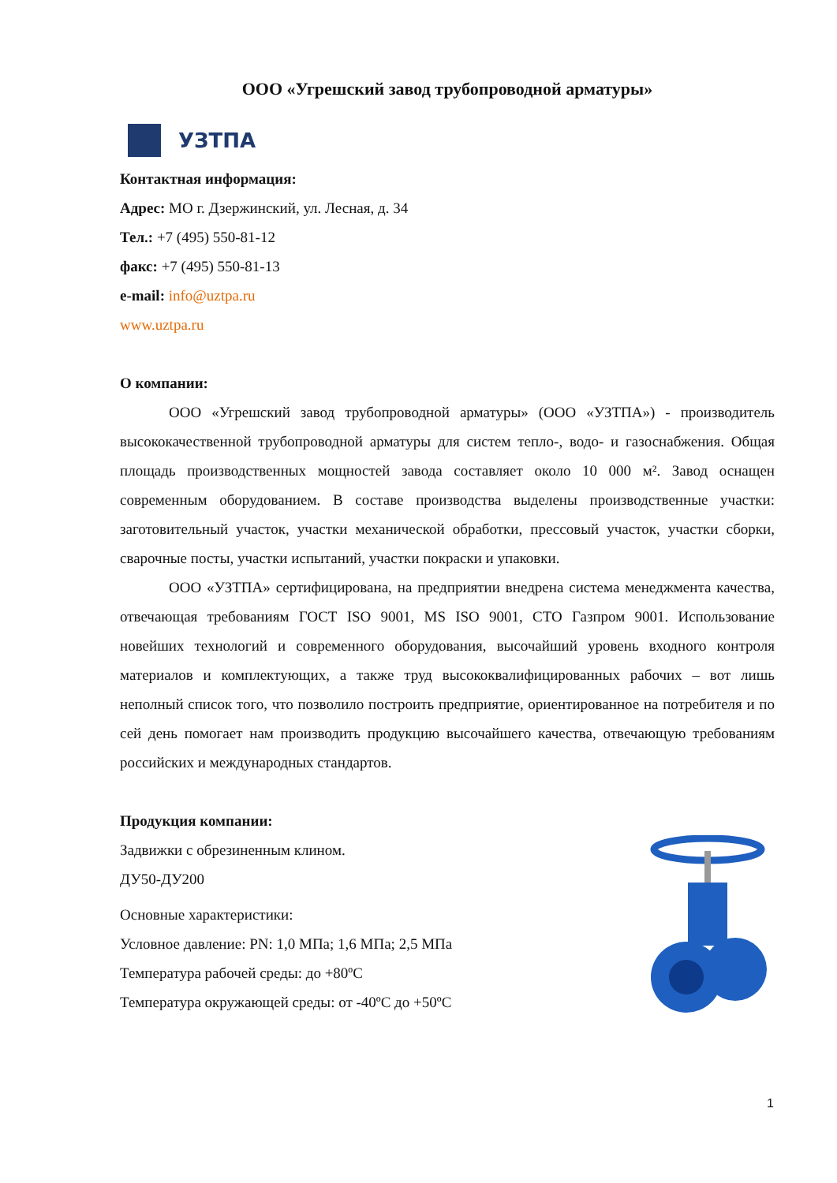ООО «Угрешский завод трубопроводной арматуры»
УЗТПА
Контактная информация:
Адрес: МО г. Дзержинский, ул. Лесная, д. 34
Тел.: +7 (495) 550-81-12
факс: +7 (495) 550-81-13
e-mail: info@uztpa.ru
www.uztpa.ru
О компании:
ООО «Угрешский завод трубопроводной арматуры» (ООО «УЗТПА») - производитель высококачественной трубопроводной арматуры для систем тепло-, водо- и газоснабжения. Общая площадь производственных мощностей завода составляет около 10 000 м². Завод оснащен современным оборудованием. В составе производства выделены производственные участки: заготовительный участок, участки механической обработки, прессовый участок, участки сборки, сварочные посты, участки испытаний, участки покраски и упаковки.
ООО «УЗТПА» сертифицирована, на предприятии внедрена система менеджмента качества, отвечающая требованиям ГОСТ ISO 9001, MS ISO 9001, СТО Газпром 9001. Использование новейших технологий и современного оборудования, высочайший уровень входного контроля материалов и комплектующих, а также труд высококвалифицированных рабочих – вот лишь неполный список того, что позволило построить предприятие, ориентированное на потребителя и по сей день помогает нам производить продукцию высочайшего качества, отвечающую требованиям российских и международных стандартов.
Продукция компании:
Задвижки с обрезиненным клином.
ДУ50-ДУ200
Основные характеристики:
Условное давление: PN: 1,0 МПа; 1,6 МПа; 2,5 МПа
Температура рабочей среды: до +80ºC
Температура окружающей среды: от -40ºC до +50ºC
1